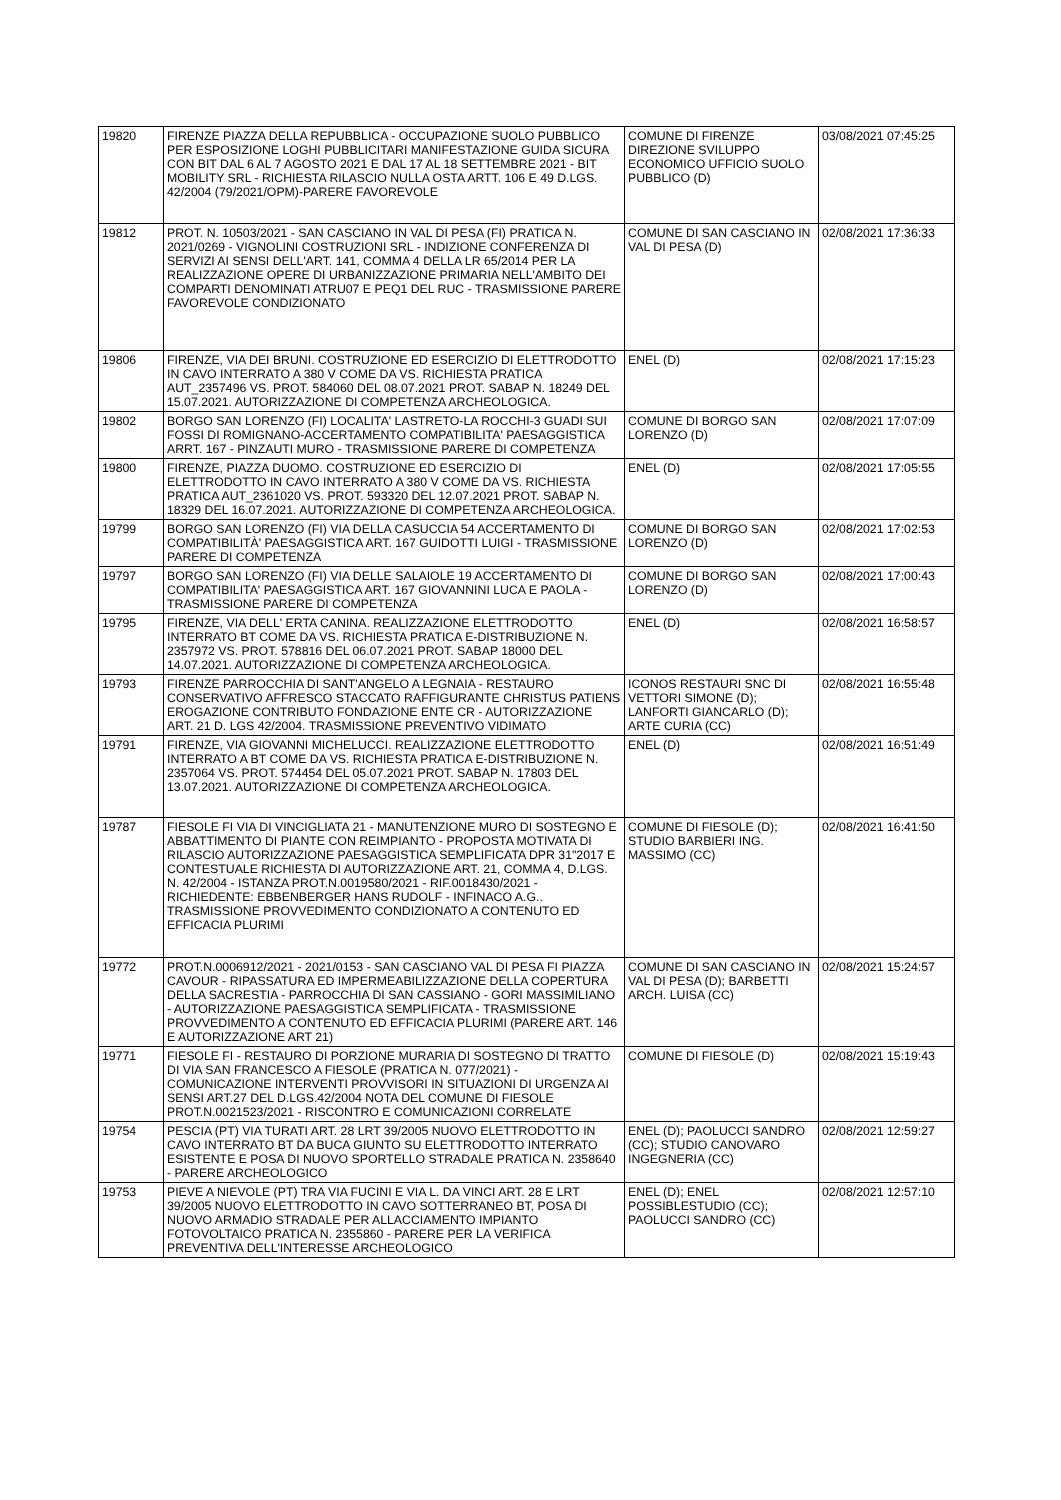| 19820 | FIRENZE PIAZZA DELLA REPUBBLICA - OCCUPAZIONE SUOLO PUBBLICO PER ESPOSIZIONE LOGHI PUBBLICITARI MANIFESTAZIONE GUIDA SICURA CON BIT DAL 6 AL 7 AGOSTO 2021 E DAL 17 AL 18 SETTEMBRE 2021 - BIT MOBILITY SRL - RICHIESTA RILASCIO NULLA OSTA ARTT. 106 E 49 D.LGS. 42/2004 (79/2021/OPM)-PARERE FAVOREVOLE | COMUNE DI FIRENZE DIREZIONE SVILUPPO ECONOMICO UFFICIO SUOLO PUBBLICO (D) | 03/08/2021 07:45:25 |
| 19812 | PROT. N. 10503/2021 - SAN CASCIANO IN VAL DI PESA (FI) PRATICA N. 2021/0269 - VIGNOLINI COSTRUZIONI SRL - INDIZIONE CONFERENZA DI SERVIZI AI SENSI DELL'ART. 141, COMMA 4 DELLA LR 65/2014 PER LA REALIZZAZIONE OPERE DI URBANIZZAZIONE PRIMARIA NELL'AMBITO DEI COMPARTI DENOMINATI ATRU07 E PEQ1 DEL RUC - TRASMISSIONE PARERE FAVOREVOLE CONDIZIONATO | COMUNE DI SAN CASCIANO IN VAL DI PESA (D) | 02/08/2021 17:36:33 |
| 19806 | FIRENZE, VIA DEI BRUNI. COSTRUZIONE ED ESERCIZIO DI ELETTRODOTTO IN CAVO INTERRATO A 380 V COME DA VS. RICHIESTA PRATICA AUT_2357496 VS. PROT. 584060 DEL 08.07.2021 PROT. SABAP N. 18249 DEL 15.07.2021. AUTORIZZAZIONE DI COMPETENZA ARCHEOLOGICA. | ENEL (D) | 02/08/2021 17:15:23 |
| 19802 | BORGO SAN LORENZO (FI) LOCALITA' LASTRETO-LA ROCCHI-3 GUADI SUI FOSSI DI ROMIGNANO-ACCERTAMENTO COMPATIBILITA' PAESAGGISTICA ARRT. 167 - PINZAUTI MURO - TRASMISSIONE PARERE DI COMPETENZA | COMUNE DI BORGO SAN LORENZO (D) | 02/08/2021 17:07:09 |
| 19800 | FIRENZE, PIAZZA DUOMO. COSTRUZIONE ED ESERCIZIO DI ELETTRODOTTO IN CAVO INTERRATO A 380 V COME DA VS. RICHIESTA PRATICA AUT_2361020 VS. PROT. 593320 DEL 12.07.2021 PROT. SABAP N. 18329 DEL 16.07.2021. AUTORIZZAZIONE DI COMPETENZA ARCHEOLOGICA. | ENEL (D) | 02/08/2021 17:05:55 |
| 19799 | BORGO SAN LORENZO (FI) VIA DELLA CASUCCIA 54 ACCERTAMENTO DI COMPATIBILITÀ' PAESAGGISTICA ART. 167 GUIDOTTI LUIGI - TRASMISSIONE PARERE DI COMPETENZA | COMUNE DI BORGO SAN LORENZO (D) | 02/08/2021 17:02:53 |
| 19797 | BORGO SAN LORENZO (FI) VIA DELLE SALAIOLE 19 ACCERTAMENTO DI COMPATIBILITA' PAESAGGISTICA ART. 167 GIOVANNINI LUCA E PAOLA - TRASMISSIONE PARERE DI COMPETENZA | COMUNE DI BORGO SAN LORENZO (D) | 02/08/2021 17:00:43 |
| 19795 | FIRENZE, VIA DELL' ERTA CANINA. REALIZZAZIONE ELETTRODOTTO INTERRATO BT COME DA VS. RICHIESTA PRATICA E-DISTRIBUZIONE N. 2357972 VS. PROT. 578816 DEL 06.07.2021 PROT. SABAP 18000 DEL 14.07.2021. AUTORIZZAZIONE DI COMPETENZA ARCHEOLOGICA. | ENEL (D) | 02/08/2021 16:58:57 |
| 19793 | FIRENZE PARROCCHIA DI SANT'ANGELO A LEGNAIA - RESTAURO CONSERVATIVO AFFRESCO STACCATO RAFFIGURANTE CHRISTUS PATIENS EROGAZIONE CONTRIBUTO FONDAZIONE ENTE CR - AUTORIZZAZIONE ART. 21 D. LGS 42/2004. TRASMISSIONE PREVENTIVO VIDIMATO | ICONOS RESTAURI SNC DI VETTORI SIMONE (D); LANFORTI GIANCARLO (D); ARTE CURIA (CC) | 02/08/2021 16:55:48 |
| 19791 | FIRENZE, VIA GIOVANNI MICHELUCCI. REALIZZAZIONE ELETTRODOTTO INTERRATO A BT COME DA VS. RICHIESTA PRATICA E-DISTRIBUZIONE N. 2357064 VS. PROT. 574454 DEL 05.07.2021 PROT. SABAP N. 17803 DEL 13.07.2021. AUTORIZZAZIONE DI COMPETENZA ARCHEOLOGICA. | ENEL (D) | 02/08/2021 16:51:49 |
| 19787 | FIESOLE FI VIA DI VINCIGLIATA 21 - MANUTENZIONE MURO DI SOSTEGNO E ABBATTIMENTO DI PIANTE CON REIMPIANTO - PROPOSTA MOTIVATA DI RILASCIO AUTORIZZAZIONE PAESAGGISTICA SEMPLIFICATA DPR 31"2017 E CONTESTUALE RICHIESTA DI AUTORIZZAZIONE ART. 21, COMMA 4, D.LGS. N. 42/2004 - ISTANZA PROT.N.0019580/2021 - RIF.0018430/2021 - RICHIEDENTE: EBBENBERGER HANS RUDOLF - INFINACO A.G.. TRASMISSIONE PROVVEDIMENTO CONDIZIONATO A CONTENUTO ED EFFICACIA PLURIMI | COMUNE DI FIESOLE (D); STUDIO BARBIERI ING. MASSIMO (CC) | 02/08/2021 16:41:50 |
| 19772 | PROT.N.0006912/2021 - 2021/0153 - SAN CASCIANO VAL DI PESA FI PIAZZA CAVOUR - RIPASSATURA ED IMPERMEABILIZZAZIONE DELLA COPERTURA DELLA SACRESTIA - PARROCCHIA DI SAN CASSIANO - GORI MASSIMILIANO - AUTORIZZAZIONE PAESAGGISTICA SEMPLIFICATA - TRASMISSIONE PROVVEDIMENTO A CONTENUTO ED EFFICACIA PLURIMI (PARERE ART. 146 E AUTORIZZAZIONE ART 21) | COMUNE DI SAN CASCIANO IN VAL DI PESA (D); BARBETTI ARCH. LUISA (CC) | 02/08/2021 15:24:57 |
| 19771 | FIESOLE FI - RESTAURO DI PORZIONE MURARIA DI SOSTEGNO DI TRATTO DI VIA SAN FRANCESCO A FIESOLE (PRATICA N. 077/2021) - COMUNICAZIONE INTERVENTI PROVVISORI IN SITUAZIONI DI URGENZA AI SENSI ART.27 DEL D.LGS.42/2004 NOTA DEL COMUNE DI FIESOLE PROT.N.0021523/2021 - RISCONTRO E COMUNICAZIONI CORRELATE | COMUNE DI FIESOLE (D) | 02/08/2021 15:19:43 |
| 19754 | PESCIA (PT) VIA TURATI ART. 28 LRT 39/2005 NUOVO ELETTRODOTTO IN CAVO INTERRATO BT DA BUCA GIUNTO SU ELETTRODOTTO INTERRATO ESISTENTE E POSA DI NUOVO SPORTELLO STRADALE PRATICA N. 2358640 - PARERE ARCHEOLOGICO | ENEL (D); PAOLUCCI SANDRO (CC); STUDIO CANOVARO INGEGNERIA (CC) | 02/08/2021 12:59:27 |
| 19753 | PIEVE A NIEVOLE (PT) TRA VIA FUCINI E VIA L. DA VINCI ART. 28 E LRT 39/2005 NUOVO ELETTRODOTTO IN CAVO SOTTERRANEO BT, POSA DI NUOVO ARMADIO STRADALE PER ALLACCIAMENTO IMPIANTO FOTOVOLTAICO PRATICA N. 2355860 - PARERE PER LA VERIFICA PREVENTIVA DELL'INTERESSE ARCHEOLOGICO | ENEL (D); ENEL POSSIBLESTUDIO (CC); PAOLUCCI SANDRO (CC) | 02/08/2021 12:57:10 |